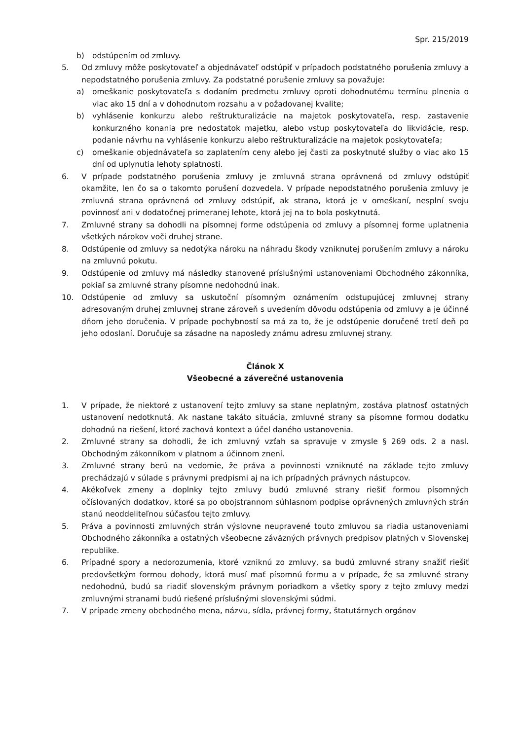Spr. 215/2019
b) odstúpením od zmluvy.
5. Od zmluvy môže poskytovateľ a objednávateľ odstúpiť v prípadoch podstatného porušenia zmluvy a nepodstatného porušenia zmluvy. Za podstatné porušenie zmluvy sa považuje:
a) omeškanie poskytovateľa s dodaním predmetu zmluvy oproti dohodnutému termínu plnenia o viac ako 15 dní a v dohodnutom rozsahu a v požadovanej kvalite;
b) vyhlásenie konkurzu alebo reštrukturalizácie na majetok poskytovateľa, resp. zastavenie konkurzného konania pre nedostatok majetku, alebo vstup poskytovateľa do likvidácie, resp. podanie návrhu na vyhlásenie konkurzu alebo reštrukturalizácie na majetok poskytovateľa;
c) omeškanie objednávateľa so zaplatením ceny alebo jej časti za poskytnuté služby o viac ako 15 dní od uplynutia lehoty splatnosti.
6. V prípade podstatného porušenia zmluvy je zmluvná strana oprávnená od zmluvy odstúpiť okamžite, len čo sa o takomto porušení dozvedela. V prípade nepodstatného porušenia zmluvy je zmluvná strana oprávnená od zmluvy odstúpiť, ak strana, ktorá je v omeškaní, nesplní svoju povinnosť ani v dodatočnej primeranej lehote, ktorá jej na to bola poskytnutá.
7. Zmluvné strany sa dohodli na písomnej forme odstúpenia od zmluvy a písomnej forme uplatnenia všetkých nárokov voči druhej strane.
8. Odstúpenie od zmluvy sa nedotýka nároku na náhradu škody vzniknutej porušením zmluvy a nároku na zmluvnú pokutu.
9. Odstúpenie od zmluvy má následky stanovené príslušnými ustanoveniami Obchodného zákonníka, pokiaľ sa zmluvné strany písomne nedohodnú inak.
10. Odstúpenie od zmluvy sa uskutoční písomným oznámením odstupujúcej zmluvnej strany adresovaným druhej zmluvnej strane zároveň s uvedením dôvodu odstúpenia od zmluvy a je účinné dňom jeho doručenia. V prípade pochybností sa má za to, že je odstúpenie doručené tretí deň po jeho odoslaní. Doručuje sa zásadne na naposledy známu adresu zmluvnej strany.
Článok X
Všeobecné a záverečné ustanovenia
1. V prípade, že niektoré z ustanovení tejto zmluvy sa stane neplatným, zostáva platnosť ostatných ustanovení nedotknutá. Ak nastane takáto situácia, zmluvné strany sa písomne formou dodatku dohodnú na riešení, ktoré zachová kontext a účel daného ustanovenia.
2. Zmluvné strany sa dohodli, že ich zmluvný vzťah sa spravuje v zmysle § 269 ods. 2 a nasl. Obchodným zákonníkom v platnom a účinnom znení.
3. Zmluvné strany berú na vedomie, že práva a povinnosti vzniknuté na základe tejto zmluvy prechádzajú v súlade s právnymi predpismi aj na ich prípadných právnych nástupcov.
4. Akékoľvek zmeny a doplnky tejto zmluvy budú zmluvné strany riešiť formou písomných očíslovaných dodatkov, ktoré sa po obojstrannom súhlasnom podpise oprávnených zmluvných strán stanú neoddeliteľnou súčasťou tejto zmluvy.
5. Práva a povinnosti zmluvných strán výslovne neupravené touto zmluvou sa riadia ustanoveniami Obchodného zákonníka a ostatných všeobecne záväzných právnych predpisov platných v Slovenskej republike.
6. Prípadné spory a nedorozumenia, ktoré vzniknú zo zmluvy, sa budú zmluvné strany snažiť riešiť predovšetkým formou dohody, ktorá musí mať písomnú formu a v prípade, že sa zmluvné strany nedohodnú, budú sa riadiť slovenským právnym poriadkom a všetky spory z tejto zmluvy medzi zmluvnými stranami budú riešené príslušnými slovenskými súdmi.
7. V prípade zmeny obchodného mena, názvu, sídla, právnej formy, štatutárnych orgánov